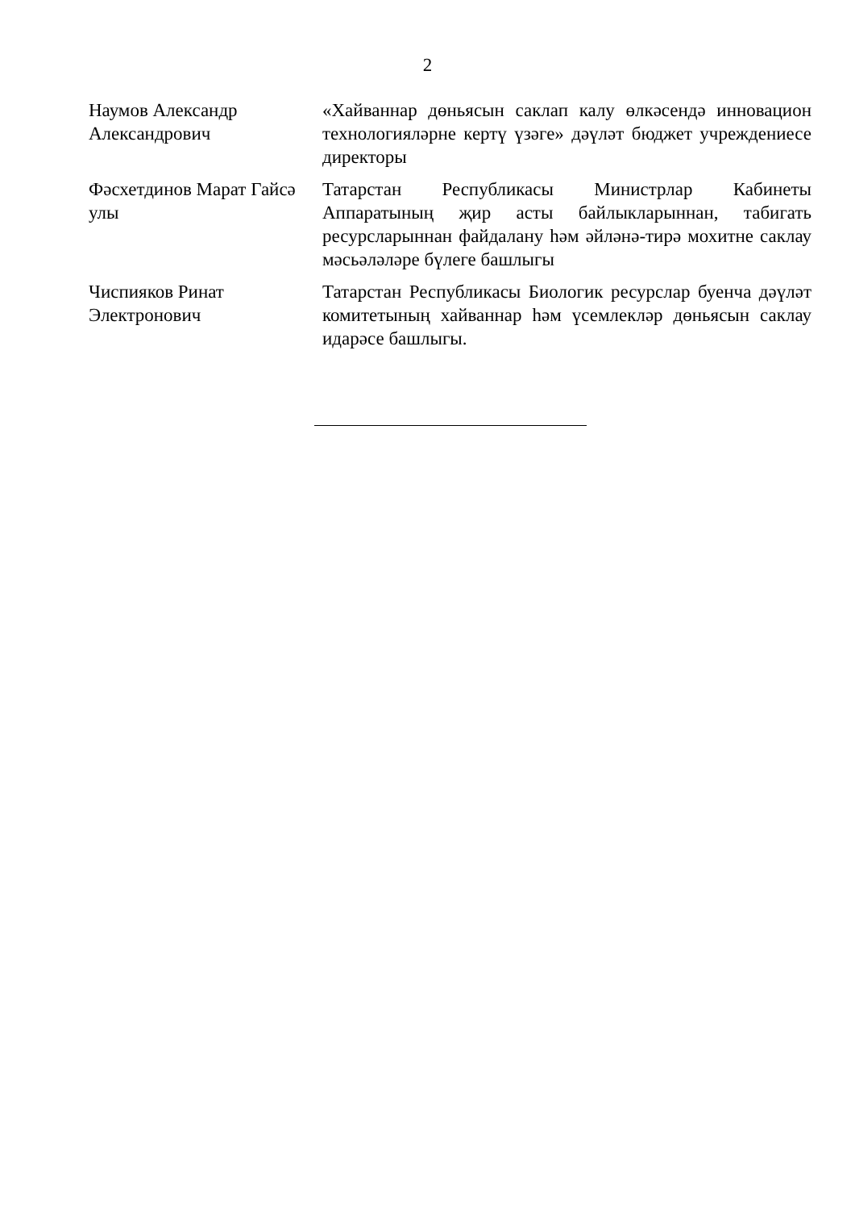2
| Наумов Александр Александрович | «Хайваннар дөньясын саклап калу өлкәсендә инновацион технологияләрне кертү үзәге» дәүләт бюджет учреждениесе директоры |
| Фәсхетдинов Марат Гайсә улы | Татарстан Республикасы Министрлар Кабинеты Аппаратының җир асты байлыкларыннан, табигать ресурсларыннан файдалану һәм әйләнә-тирә мохитне саклау мәсьәләләре бүлеге башлыгы |
| Чиспияков Ринат Электронович | Татарстан Республикасы Биологик ресурслар буенча дәүләт комитетының хайваннар һәм үсемлекләр дөньясын саклау идарәсе башлыгы. |